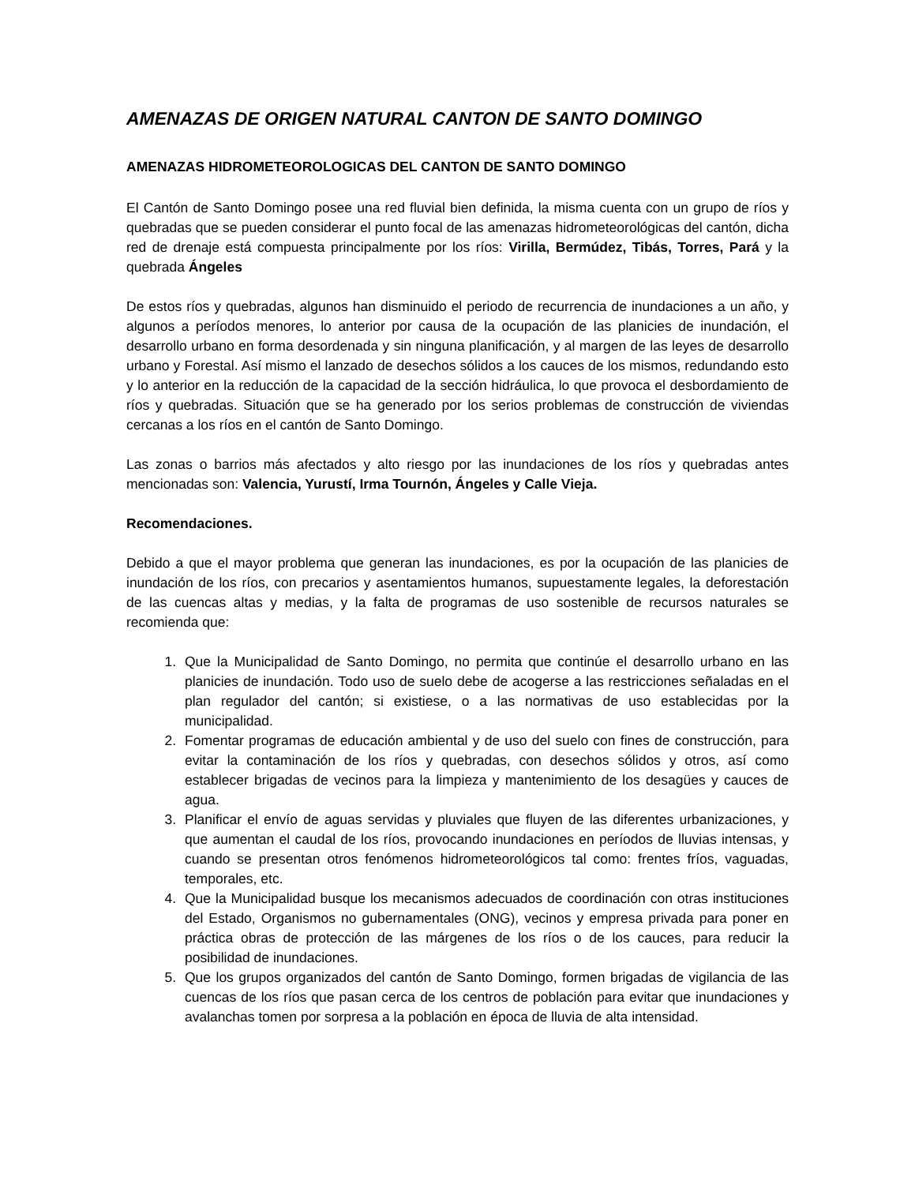AMENAZAS DE ORIGEN NATURAL CANTON DE SANTO DOMINGO
AMENAZAS HIDROMETEOROLOGICAS DEL CANTON DE SANTO DOMINGO
El Cantón de Santo Domingo posee una red fluvial bien definida, la misma cuenta con un grupo de ríos y quebradas que se pueden considerar el punto focal de las amenazas hidrometeorológicas del cantón, dicha red de drenaje está compuesta principalmente por los ríos: Virilla, Bermúdez, Tibás, Torres, Pará y la quebrada Ángeles
De estos ríos y quebradas, algunos han disminuido el periodo de recurrencia de inundaciones a un año, y algunos a períodos menores, lo anterior por causa de la ocupación de las planicies de inundación, el desarrollo urbano en forma desordenada y sin ninguna planificación, y al margen de las leyes de desarrollo urbano y Forestal. Así mismo el lanzado de desechos sólidos a los cauces de los mismos, redundando esto y lo anterior en la reducción de la capacidad de la sección hidráulica, lo que provoca el desbordamiento de ríos y quebradas. Situación que se ha generado por los serios problemas de construcción de viviendas cercanas a los ríos en el cantón de Santo Domingo.
Las zonas o barrios más afectados y alto riesgo por las inundaciones de los ríos y quebradas antes mencionadas son: Valencia, Yurustí, Irma Tournón, Ángeles y Calle Vieja.
Recomendaciones.
Debido a que el mayor problema que generan las inundaciones, es por la ocupación de las planicies de inundación de los ríos, con precarios y asentamientos humanos, supuestamente legales, la deforestación de las cuencas altas y medias, y la falta de programas de uso sostenible de recursos naturales se recomienda que:
1. Que la Municipalidad de Santo Domingo, no permita que continúe el desarrollo urbano en las planicies de inundación. Todo uso de suelo debe de acogerse a las restricciones señaladas en el plan regulador del cantón; si existiese, o a las normativas de uso establecidas por la municipalidad.
2. Fomentar programas de educación ambiental y de uso del suelo con fines de construcción, para evitar la contaminación de los ríos y quebradas, con desechos sólidos y otros, así como establecer brigadas de vecinos para la limpieza y mantenimiento de los desagües y cauces de agua.
3. Planificar el envío de aguas servidas y pluviales que fluyen de las diferentes urbanizaciones, y que aumentan el caudal de los ríos, provocando inundaciones en períodos de lluvias intensas, y cuando se presentan otros fenómenos hidrometeorológicos tal como: frentes fríos, vaguadas, temporales, etc.
4. Que la Municipalidad busque los mecanismos adecuados de coordinación con otras instituciones del Estado, Organismos no gubernamentales (ONG), vecinos y empresa privada para poner en práctica obras de protección de las márgenes de los ríos o de los cauces, para reducir la posibilidad de inundaciones.
5. Que los grupos organizados del cantón de Santo Domingo, formen brigadas de vigilancia de las cuencas de los ríos que pasan cerca de los centros de población para evitar que inundaciones y avalanchas tomen por sorpresa a la población en época de lluvia de alta intensidad.